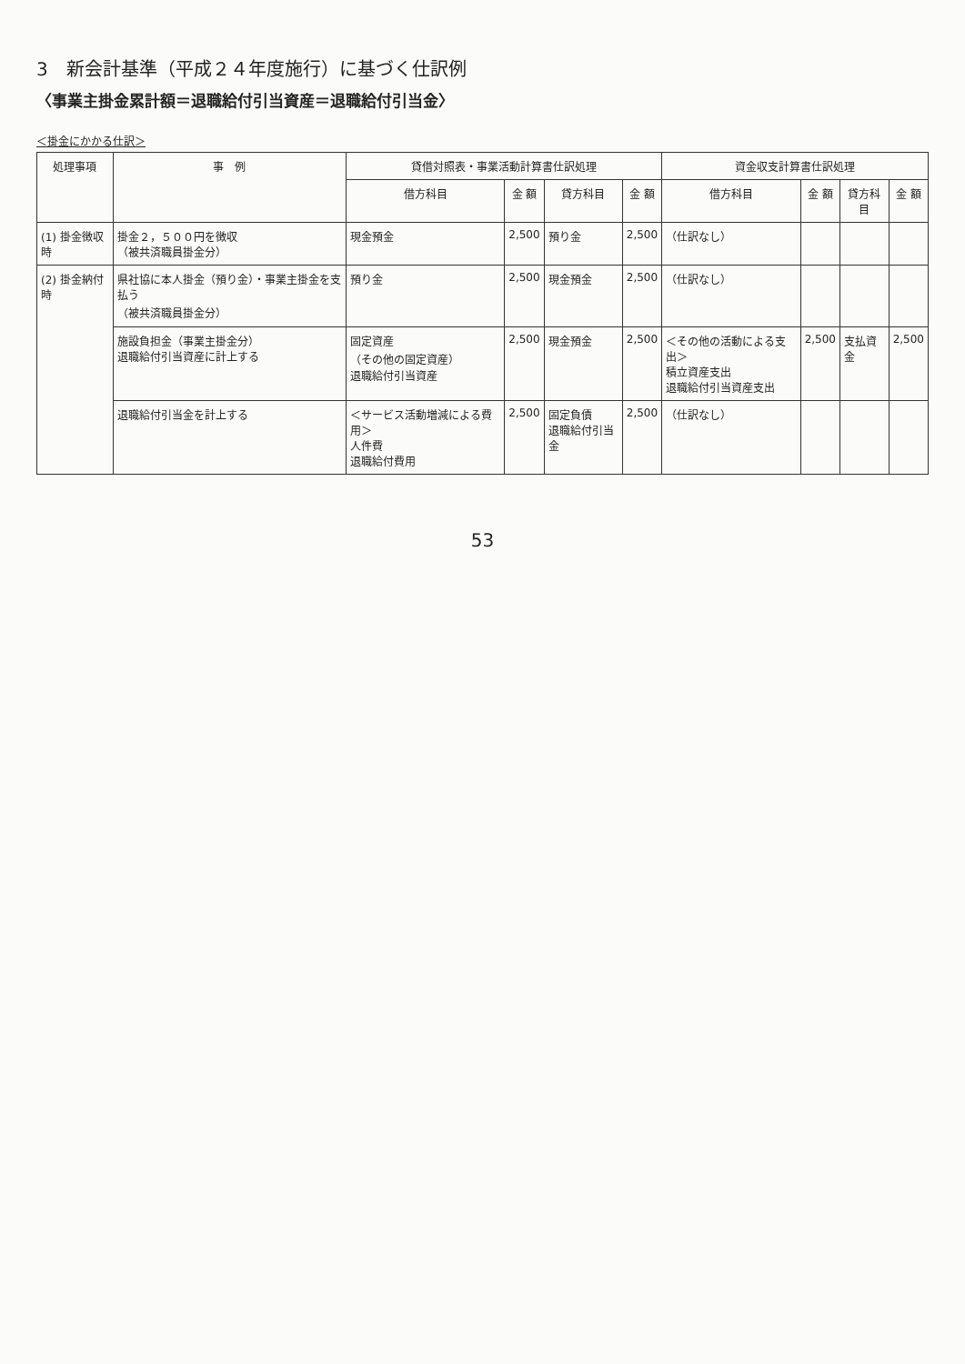3　新会計基準（平成２４年度施行）に基づく仕訳例
〈事業主掛金累計額＝退職給付引当資産＝退職給付引当金〉
＜掛金にかかる仕訳＞
| 処理事項 | 事 例 | 貸借対照表・事業活動計算書仕訳処理 | | | | 資金収支計算書仕訳処理 | | | |
| --- | --- | --- | --- | --- | --- | --- | --- | --- | --- |
| | | 借方科目 | 金 額 | 貸方科目 | 金 額 | 借方科目 | 金 額 | 貸方科目 | 金 額 |
| (1) 掛金徴収時 | 掛金２，５００円を徴収 （被共済職員掛金分） | 現金預金 | 2,500 | 預り金 | 2,500 | （仕訳なし） | | | |
| (2) 掛金納付時 | 県社協に本人掛金（預り金）・事業主掛金を支払う （被共済職員掛金分） | 預り金 | 2,500 | 現金預金 | 2,500 | （仕訳なし） | | | |
| | 施設負担金（事業主掛金分） 退職給付引当資産に計上する | 固定資産 （その他の固定資産） 退職給付引当資産 | 2,500 | 現金預金 | 2,500 | ＜その他の活動による支出＞ 積立資産支出 退職給付引当資産支出 | 2,500 | 支払資金 | 2,500 |
| | 退職給付引当金を計上する | ＜サービス活動増減による費用＞ 人件費 退職給付費用 | 2,500 | 固定負債 退職給付引当金 | 2,500 | （仕訳なし） | | | |
53